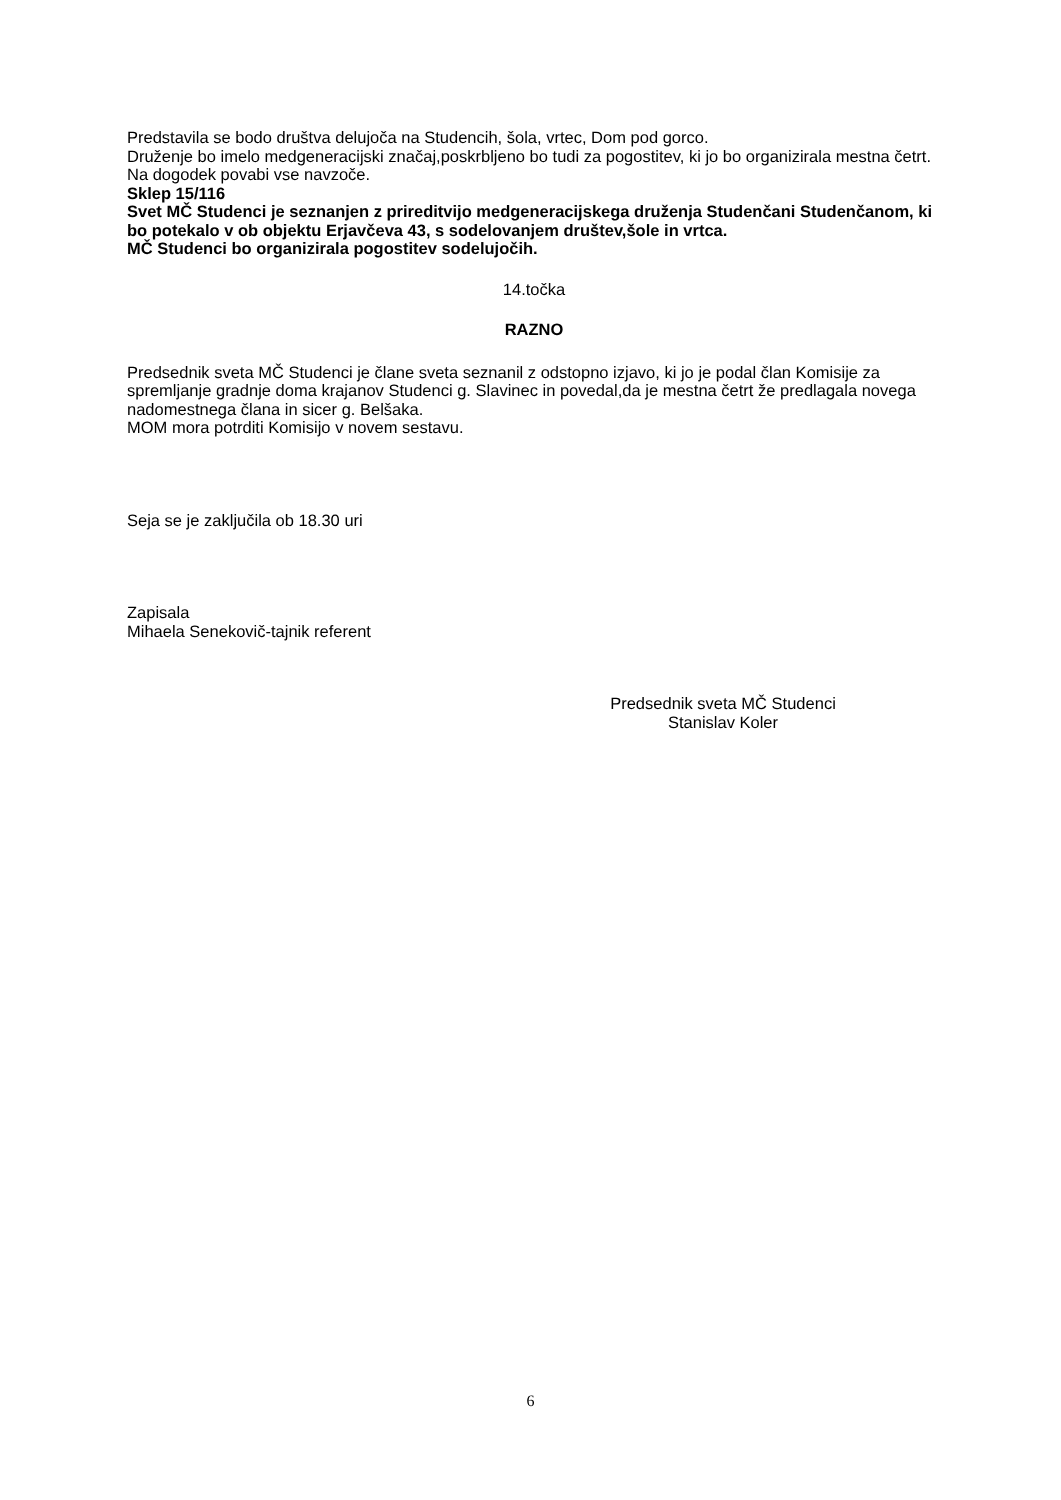Predstavila se bodo društva delujoča na Studencih, šola, vrtec, Dom pod gorco.
Druženje bo imelo medgeneracijski značaj,poskrbljeno bo tudi za pogostitev, ki jo bo organizirala mestna četrt.
Na dogodek povabi vse navzoče.
Sklep 15/116
Svet MČ Studenci je seznanjen z prireditvijo medgeneracijskega druženja Studenčani Studenčanom, ki bo potekalo v ob objektu Erjavčeva 43, s sodelovanjem društev,šole in vrtca.
MČ Studenci bo organizirala pogostitev sodelujočih.
14.točka
RAZNO
Predsednik sveta MČ Studenci je člane sveta seznanil z odstopno izjavo, ki jo je podal član Komisije za spremljanje gradnje doma krajanov Studenci g. Slavinec in povedal,da je mestna četrt že predlagala novega nadomestnega člana in sicer g. Belšaka.
MOM mora potrditi Komisijo v novem sestavu.
Seja se je zaključila ob 18.30 uri
Zapisala
Mihaela Senekovič-tajnik referent
Predsednik sveta MČ Studenci
Stanislav Koler
6